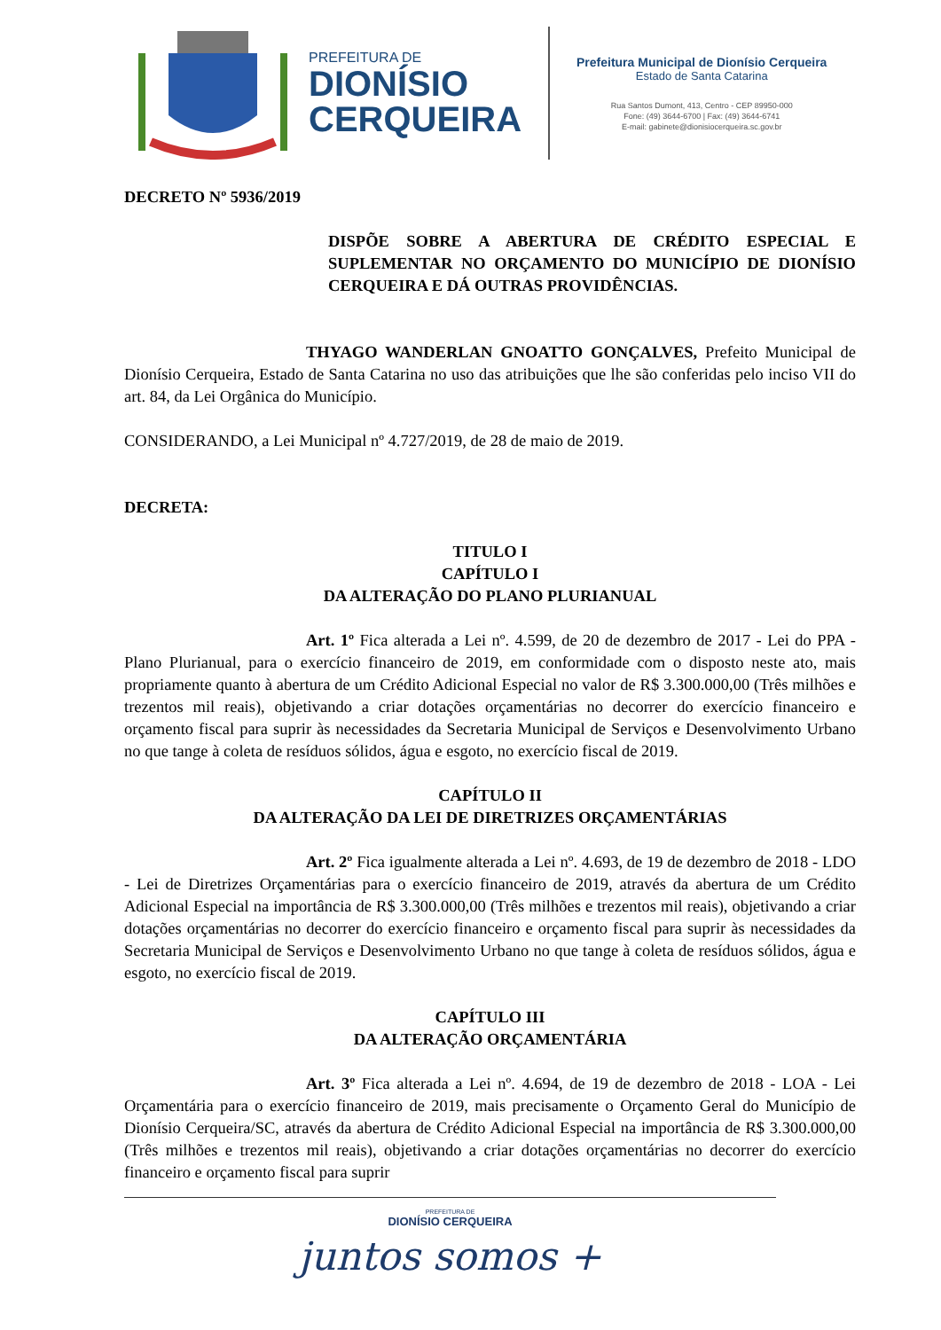PREFEITURA DE
DIONÍSIO
CERQUEIRA
Prefeitura Municipal de Dionísio Cerqueira
Estado de Santa Catarina
Rua Santos Dumont, 413, Centro - CEP 89950-000
Fone: (49) 3644-6700 | Fax: (49) 3644-6741
E-mail: gabinete@dionisiocerqueira.sc.gov.br
DECRETO Nº 5936/2019
DISPÕE SOBRE A ABERTURA DE CRÉDITO ESPECIAL E SUPLEMENTAR NO ORÇAMENTO DO MUNICÍPIO DE DIONÍSIO CERQUEIRA E DÁ OUTRAS PROVIDÊNCIAS.
THYAGO WANDERLAN GNOATTO GONÇALVES, Prefeito Municipal de Dionísio Cerqueira, Estado de Santa Catarina no uso das atribuições que lhe são conferidas pelo inciso VII do art. 84, da Lei Orgânica do Município.
CONSIDERANDO, a Lei Municipal nº 4.727/2019, de 28 de maio de 2019.
DECRETA:
TITULO I
CAPÍTULO I
DA ALTERAÇÃO DO PLANO PLURIANUAL
Art. 1º Fica alterada a Lei nº. 4.599, de 20 de dezembro de 2017 - Lei do PPA - Plano Plurianual, para o exercício financeiro de 2019, em conformidade com o disposto neste ato, mais propriamente quanto à abertura de um Crédito Adicional Especial no valor de R$ 3.300.000,00 (Três milhões e trezentos mil reais), objetivando a criar dotações orçamentárias no decorrer do exercício financeiro e orçamento fiscal para suprir às necessidades da Secretaria Municipal de Serviços e Desenvolvimento Urbano no que tange à coleta de resíduos sólidos, água e esgoto, no exercício fiscal de 2019.
CAPÍTULO II
DA ALTERAÇÃO DA LEI DE DIRETRIZES ORÇAMENTÁRIAS
Art. 2º Fica igualmente alterada a Lei nº. 4.693, de 19 de dezembro de 2018 - LDO - Lei de Diretrizes Orçamentárias para o exercício financeiro de 2019, através da abertura de um Crédito Adicional Especial na importância de R$ 3.300.000,00 (Três milhões e trezentos mil reais), objetivando a criar dotações orçamentárias no decorrer do exercício financeiro e orçamento fiscal para suprir às necessidades da Secretaria Municipal de Serviços e Desenvolvimento Urbano no que tange à coleta de resíduos sólidos, água e esgoto, no exercício fiscal de 2019.
CAPÍTULO III
DA ALTERAÇÃO ORÇAMENTÁRIA
Art. 3º Fica alterada a Lei nº. 4.694, de 19 de dezembro de 2018 - LOA - Lei Orçamentária para o exercício financeiro de 2019, mais precisamente o Orçamento Geral do Município de Dionísio Cerqueira/SC, através da abertura de Crédito Adicional Especial na importância de R$ 3.300.000,00 (Três milhões e trezentos mil reais), objetivando a criar dotações orçamentárias no decorrer do exercício financeiro e orçamento fiscal para suprir
PREFEITURA DE
DIONÍSIO CERQUEIRA
juntos somos +